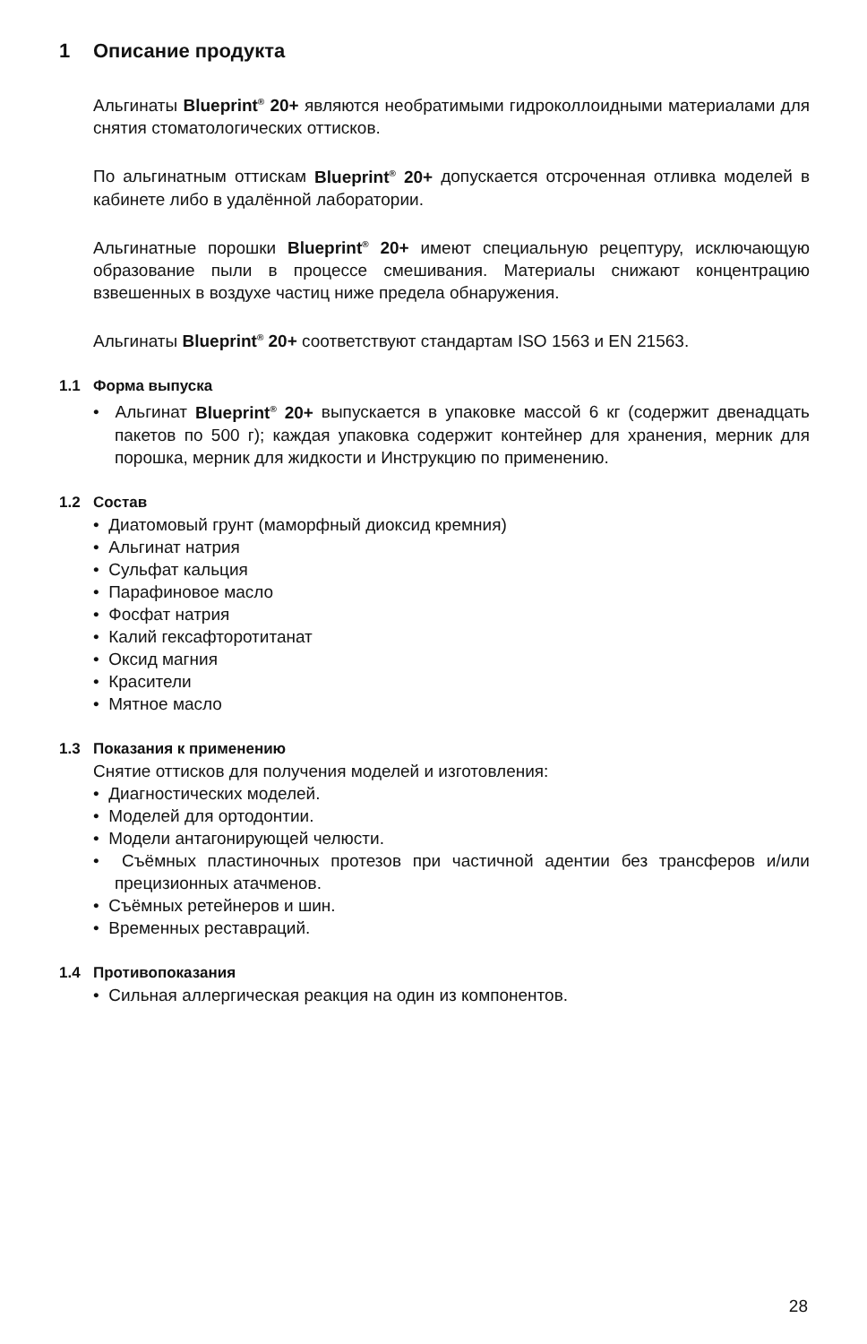1 Описание продукта
Альгинаты Blueprint<sup>®</sup> 20+ являются необратимыми гидроколлоидными материалами для снятия стоматологических оттисков.
По альгинатным оттискам Blueprint<sup>®</sup> 20+ допускается отсроченная отливка моделей в кабинете либо в удалённой лаборатории.
Альгинатные порошки Blueprint<sup>®</sup> 20+ имеют специальную рецептуру, исключающую образование пыли в процессе смешивания. Материалы снижают концентрацию взвешенных в воздухе частиц ниже предела обнаружения.
Альгинаты Blueprint<sup>®</sup> 20+ соответствуют стандартам ISO 1563 и EN 21563.
1.1 Форма выпуска
• Альгинат Blueprint<sup>®</sup> 20+ выпускается в упаковке массой 6 кг (содержит двенадцать пакетов по 500 г); каждая упаковка содержит контейнер для хранения, мерник для порошка, мерник для жидкости и Инструкцию по применению.
1.2 Состав
• Диатомовый грунт (маморфный диоксид кремния)
• Альгинат натрия
• Сульфат кальция
• Парафиновое масло
• Фосфат натрия
• Калий гексафторотитанат
• Оксид магния
• Красители
• Мятное масло
1.3 Показания к применению
Снятие оттисков для получения моделей и изготовления:
• Диагностических моделей.
• Моделей для ортодонтии.
• Модели антагонирующей челюсти.
• Съёмных пластиночных протезов при частичной адентии без трансферов и/или прецизионных атачменов.
• Съёмных ретейнеров и шин.
• Временных реставраций.
1.4 Противопоказания
• Сильная аллергическая реакция на один из компонентов.
28